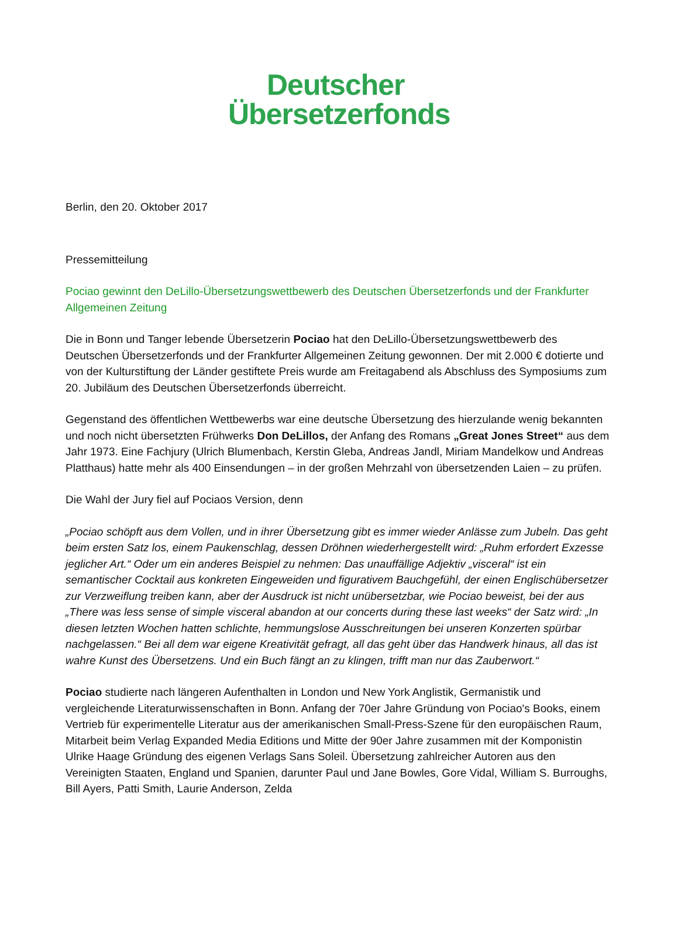Deutscher
Übersetzerfonds
Berlin, den 20. Oktober 2017
Pressemitteilung
Pociao gewinnt den DeLillo-Übersetzungswettbewerb des Deutschen Übersetzerfonds und der Frankfurter Allgemeinen Zeitung
Die in Bonn und Tanger lebende Übersetzerin Pociao hat den DeLillo-Übersetzungswettbewerb des Deutschen Übersetzerfonds und der Frankfurter Allgemeinen Zeitung gewonnen. Der mit 2.000 € dotierte und von der Kulturstiftung der Länder gestiftete Preis wurde am Freitagabend als Abschluss des Symposiums zum 20. Jubiläum des Deutschen Übersetzerfonds überreicht.
Gegenstand des öffentlichen Wettbewerbs war eine deutsche Übersetzung des hierzulande wenig bekannten und noch nicht übersetzten Frühwerks Don DeLillos, der Anfang des Romans „Great Jones Street“ aus dem Jahr 1973. Eine Fachjury (Ulrich Blumenbach, Kerstin Gleba, Andreas Jandl, Miriam Mandelkow und Andreas Platthaus) hatte mehr als 400 Einsendungen – in der großen Mehrzahl von übersetzenden Laien – zu prüfen.
Die Wahl der Jury fiel auf Pociaos Version, denn
„Pociao schöpft aus dem Vollen, und in ihrer Übersetzung gibt es immer wieder Anlässe zum Jubeln. Das geht beim ersten Satz los, einem Paukenschlag, dessen Dröhnen wiederhergestellt wird: „Ruhm erfordert Exzesse jeglicher Art.“ Oder um ein anderes Beispiel zu nehmen: Das unauffällige Adjektiv „visceral“ ist ein semantischer Cocktail aus konkreten Eingeweiden und figurativem Bauchgefühl, der einen Englischübersetzer zur Verzweiflung treiben kann, aber der Ausdruck ist nicht unübersetzbar, wie Pociao beweist, bei der aus „There was less sense of simple visceral abandon at our concerts during these last weeks“ der Satz wird: „In diesen letzten Wochen hatten schlichte, hemmungslose Ausschreitungen bei unseren Konzerten spürbar nachgelassen.“ Bei all dem war eigene Kreativität gefragt, all das geht über das Handwerk hinaus, all das ist wahre Kunst des Übersetzens. Und ein Buch fängt an zu klingen, trifft man nur das Zauberwort.“
Pociao studierte nach längeren Aufenthalten in London und New York Anglistik, Germanistik und vergleichende Literaturwissenschaften in Bonn. Anfang der 70er Jahre Gründung von Pociao's Books, einem Vertrieb für experimentelle Literatur aus der amerikanischen Small-Press-Szene für den europäischen Raum, Mitarbeit beim Verlag Expanded Media Editions und Mitte der 90er Jahre zusammen mit der Komponistin Ulrike Haage Gründung des eigenen Verlags Sans Soleil. Übersetzung zahlreicher Autoren aus den Vereinigten Staaten, England und Spanien, darunter Paul und Jane Bowles, Gore Vidal, William S. Burroughs, Bill Ayers, Patti Smith, Laurie Anderson, Zelda